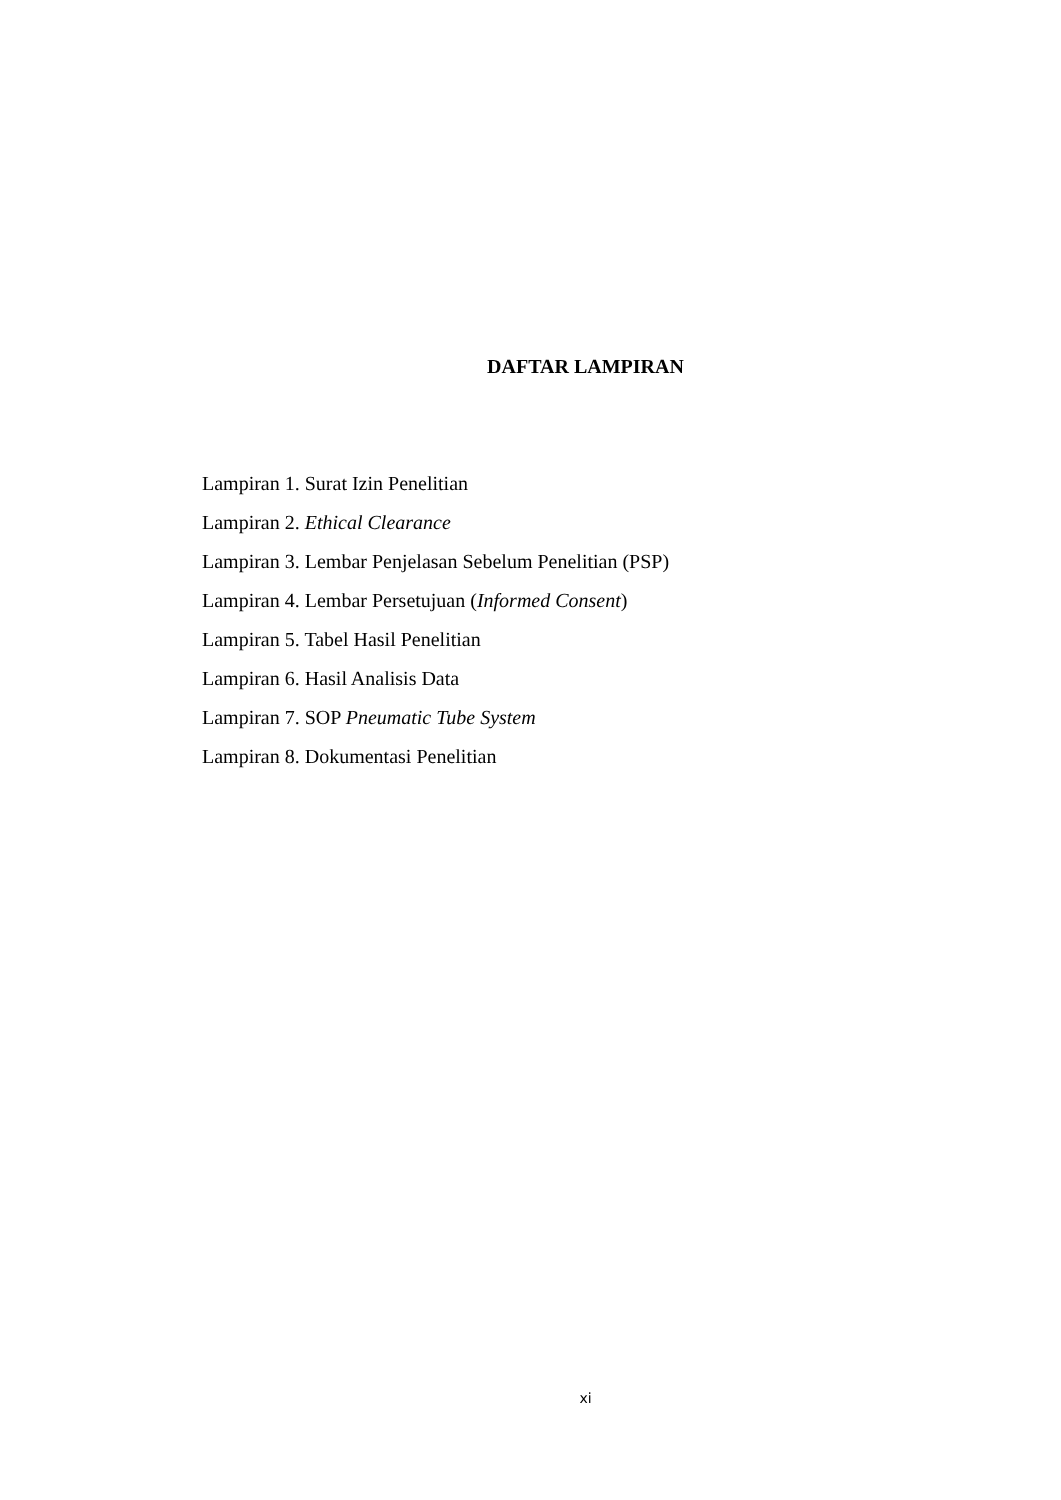DAFTAR LAMPIRAN
Lampiran 1. Surat Izin Penelitian
Lampiran 2. Ethical Clearance
Lampiran 3. Lembar Penjelasan Sebelum Penelitian (PSP)
Lampiran 4. Lembar Persetujuan (Informed Consent)
Lampiran 5. Tabel Hasil Penelitian
Lampiran 6. Hasil Analisis Data
Lampiran 7. SOP Pneumatic Tube System
Lampiran 8. Dokumentasi Penelitian
xi